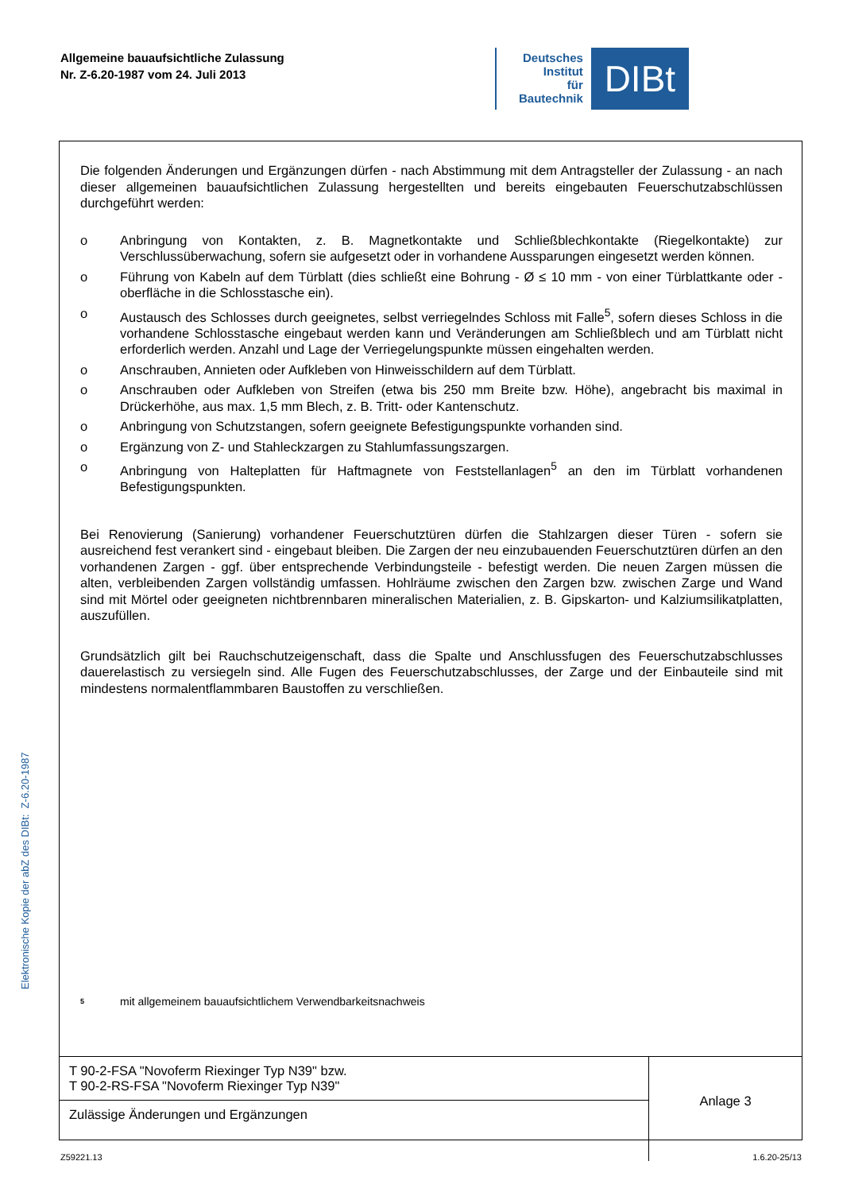Allgemeine bauaufsichtliche Zulassung
Nr. Z-6.20-1987 vom 24. Juli 2013
Deutsches
Institut
für
Bautechnik
DIBt
Die folgenden Änderungen und Ergänzungen dürfen - nach Abstimmung mit dem Antragsteller der Zulassung - an nach dieser allgemeinen bauaufsichtlichen Zulassung hergestellten und bereits eingebauten Feuerschutzabschlüssen durchgeführt werden:
o Anbringung von Kontakten, z. B. Magnetkontakte und Schließblechkontakte (Riegelkontakte) zur Verschlussüberwachung, sofern sie aufgesetzt oder in vorhandene Aussparungen eingesetzt werden können.
o Führung von Kabeln auf dem Türblatt (dies schließt eine Bohrung - Ø ≤ 10 mm - von einer Türblattkante oder -oberfläche in die Schlosstasche ein).
o Austausch des Schlosses durch geeignetes, selbst verriegelndes Schloss mit Falle<sup>5</sup>, sofern dieses Schloss in die vorhandene Schlosstasche eingebaut werden kann und Veränderungen am Schließblech und am Türblatt nicht erforderlich werden. Anzahl und Lage der Verriegelungspunkte müssen eingehalten werden.
o Anschrauben, Annieten oder Aufkleben von Hinweisschildern auf dem Türblatt.
o Anschrauben oder Aufkleben von Streifen (etwa bis 250 mm Breite bzw. Höhe), angebracht bis maximal in Drückerhöhe, aus max. 1,5 mm Blech, z. B. Tritt- oder Kantenschutz.
o Anbringung von Schutzstangen, sofern geeignete Befestigungspunkte vorhanden sind.
o Ergänzung von Z- und Stahleckzargen zu Stahlumfassungszargen.
o Anbringung von Halteplatten für Haftmagnete von Feststellanlagen<sup>5</sup> an den im Türblatt vorhandenen Befestigungspunkten.
Bei Renovierung (Sanierung) vorhandener Feuerschutztüren dürfen die Stahlzargen dieser Türen - sofern sie ausreichend fest verankert sind - eingebaut bleiben. Die Zargen der neu einzubauenden Feuerschutztüren dürfen an den vorhandenen Zargen - ggf. über entsprechende Verbindungsteile - befestigt werden. Die neuen Zargen müssen die alten, verbleibenden Zargen vollständig umfassen. Hohlräume zwischen den Zargen bzw. zwischen Zarge und Wand sind mit Mörtel oder geeigneten nichtbrennbaren mineralischen Materialien, z. B. Gipskarton- und Kalziumsilikatplatten, auszufüllen.
Grundsätzlich gilt bei Rauchschutzeigenschaft, dass die Spalte und Anschlussfugen des Feuerschutzabschlusses dauerelastisch zu versiegeln sind. Alle Fugen des Feuerschutzabschlusses, der Zarge und der Einbauteile sind mit mindestens normalentflammbaren Baustoffen zu verschließen.
<sup>5</sup> mit allgemeinem bauaufsichtlichem Verwendbarkeitsnachweis
| T 90-2-FSA "Novoferm Riexinger Typ N39" bzw. T 90-2-RS-FSA "Novoferm Riexinger Typ N39" | Anlage 3 |
| Zulässige Änderungen und Ergänzungen | |
Elektronische Kopie der abZ des DIBt: Z-6.20-1987
Z59221.13 1.6.20-25/13